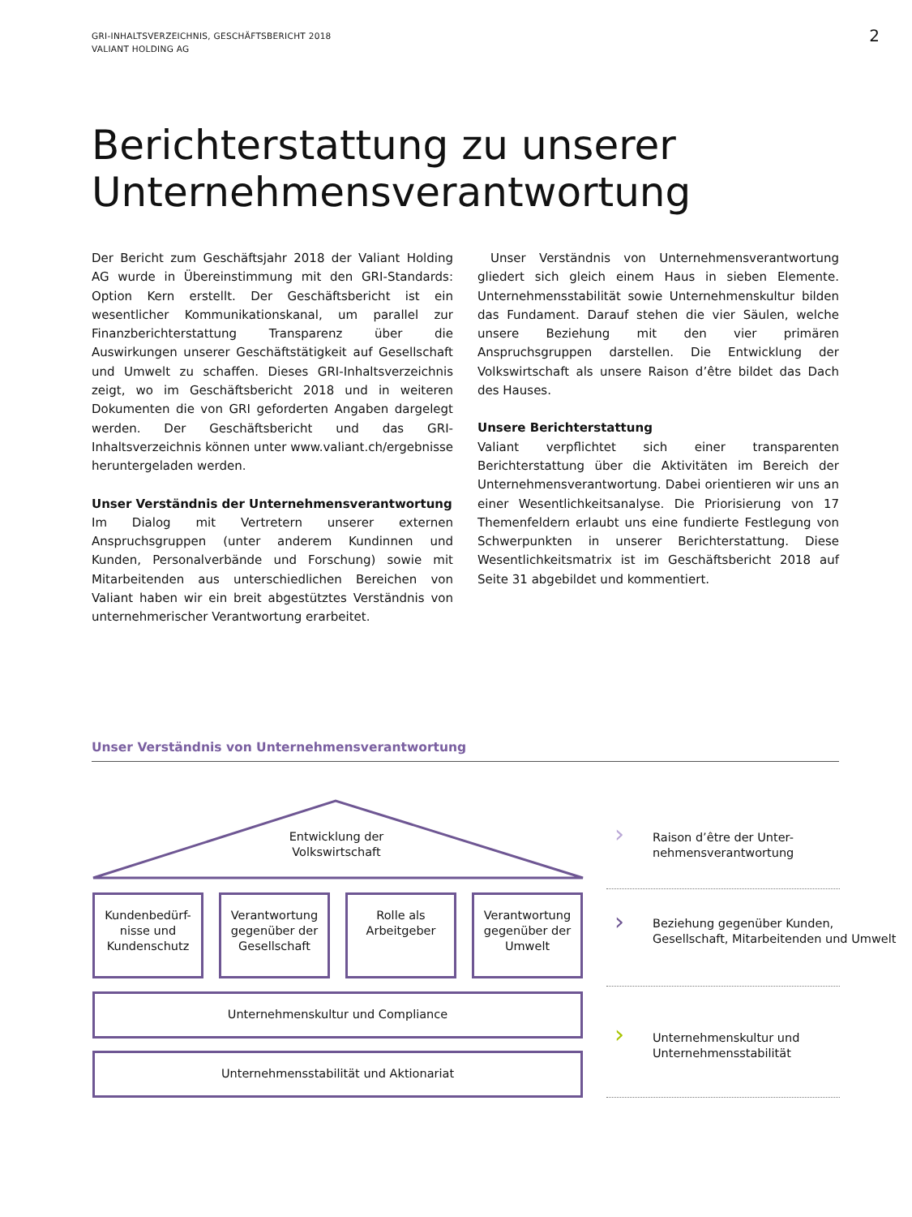GRI-INHALTSVERZEICHNIS, GESCHÄFTSBERICHT 2018
VALIANT HOLDING AG
2
Berichterstattung zu unserer Unternehmensverantwortung
Der Bericht zum Geschäftsjahr 2018 der Valiant Holding AG wurde in Übereinstimmung mit den GRI-Standards: Option Kern erstellt. Der Geschäftsbericht ist ein wesentlicher Kommunikationskanal, um parallel zur Finanzberichterstattung Transparenz über die Auswirkungen unserer Geschäftstätigkeit auf Gesellschaft und Umwelt zu schaffen. Dieses GRI-Inhaltsverzeichnis zeigt, wo im Geschäftsbericht 2018 und in weiteren Dokumenten die von GRI geforderten Angaben dargelegt werden. Der Geschäftsbericht und das GRI-Inhaltsverzeichnis können unter www.valiant.ch/ergebnisse heruntergeladen werden.
Unser Verständnis der Unternehmensverantwortung
Im Dialog mit Vertretern unserer externen Anspruchsgruppen (unter anderem Kundinnen und Kunden, Personalverbände und Forschung) sowie mit Mitarbeitenden aus unterschiedlichen Bereichen von Valiant haben wir ein breit abgestütztes Verständnis von unternehmerischer Verantwortung erarbeitet.
Unser Verständnis von Unternehmensverantwortung gliedert sich gleich einem Haus in sieben Elemente. Unternehmensstabilität sowie Unternehmenskultur bilden das Fundament. Darauf stehen die vier Säulen, welche unsere Beziehung mit den vier primären Anspruchsgruppen darstellen. Die Entwicklung der Volkswirtschaft als unsere Raison d’être bildet das Dach des Hauses.
Unsere Berichterstattung
Valiant verpflichtet sich einer transparenten Berichterstattung über die Aktivitäten im Bereich der Unternehmensverantwortung. Dabei orientieren wir uns an einer Wesentlichkeitsanalyse. Die Priorisierung von 17 Themenfeldern erlaubt uns eine fundierte Festlegung von Schwerpunkten in unserer Berichterstattung. Diese Wesentlichkeitsmatrix ist im Geschäftsbericht 2018 auf Seite 31 abgebildet und kommentiert.
Unser Verständnis von Unternehmensverantwortung
Entwicklung der Volkswirtschaft
Kundenbedürf-nisse und Kundenschutz
Verantwortung gegenüber der Gesellschaft
Rolle als Arbeitgeber
Verantwortung gegenüber der Umwelt
Unternehmenskultur und Compliance
Unternehmensstabilität und Aktionariat
›
Raison d’être der Unter-
nehmensverantwortung
›
Beziehung gegenüber Kunden, Gesellschaft, Mitarbeitenden und Umwelt
›
Unternehmenskultur und
Unternehmensstabilität